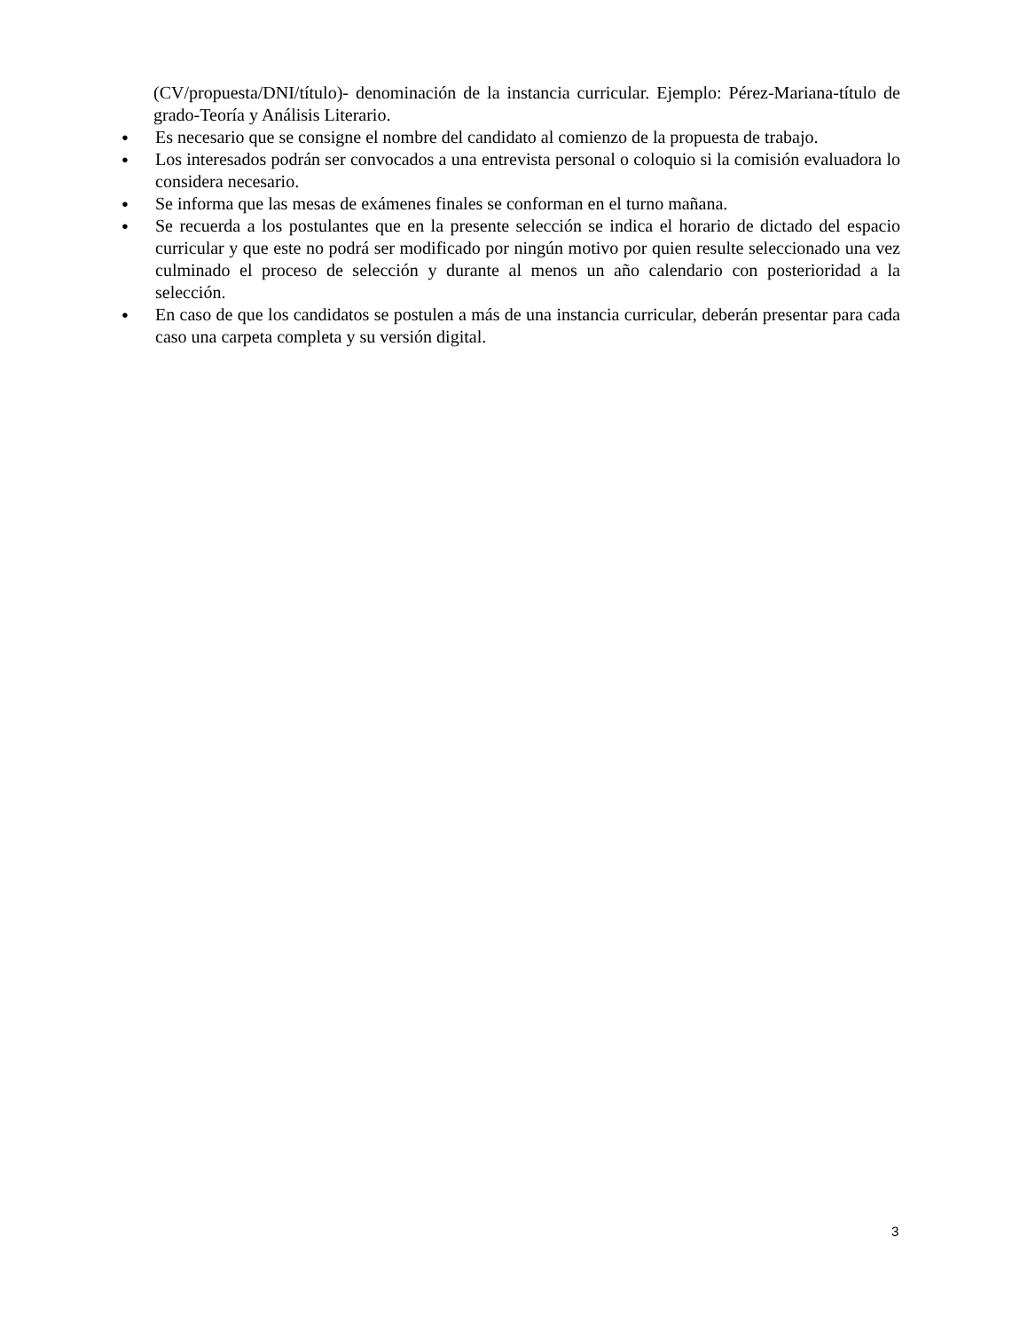(CV/propuesta/DNI/título)- denominación de la instancia curricular. Ejemplo: Pérez-Mariana-título de grado-Teoría y Análisis Literario.
● Es necesario que se consigne el nombre del candidato al comienzo de la propuesta de trabajo.
● Los interesados podrán ser convocados a una entrevista personal o coloquio si la comisión evaluadora lo considera necesario.
● Se informa que las mesas de exámenes finales se conforman en el turno mañana.
● Se recuerda a los postulantes que en la presente selección se indica el horario de dictado del espacio curricular y que este no podrá ser modificado por ningún motivo por quien resulte seleccionado una vez culminado el proceso de selección y durante al menos un año calendario con posterioridad a la selección.
● En caso de que los candidatos se postulen a más de una instancia curricular, deberán presentar para cada caso una carpeta completa y su versión digital.
3